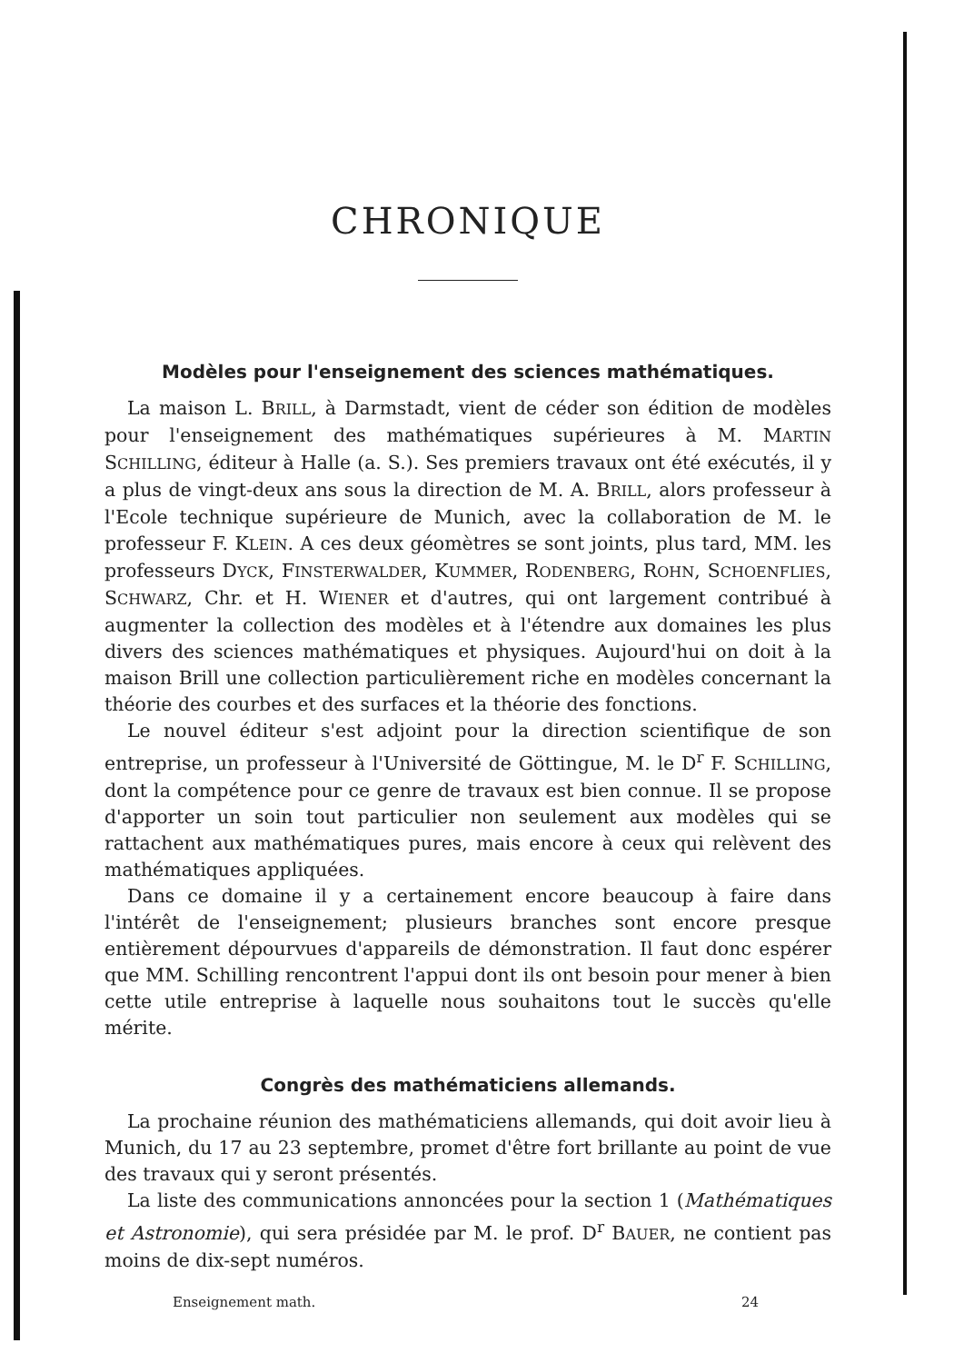CHRONIQUE
Modèles pour l'enseignement des sciences mathématiques.
La maison L. BRILL, à Darmstadt, vient de céder son édition de modèles pour l'enseignement des mathématiques supérieures à M. MARTIN SCHILLING, éditeur à Halle (a. S.). Ses premiers travaux ont été exécutés, il y a plus de vingt-deux ans sous la direction de M. A. BRILL, alors professeur à l'Ecole technique supérieure de Munich, avec la collaboration de M. le professeur F. KLEIN. A ces deux géomètres se sont joints, plus tard, MM. les professeurs DYCK, FINSTERWALDER, KUMMER, RODENBERG, ROHN, SCHOENFLIES, SCHWARZ, Chr. et H. WIENER et d'autres, qui ont largement contribué à augmenter la collection des modèles et à l'étendre aux domaines les plus divers des sciences mathématiques et physiques. Aujourd'hui on doit à la maison Brill une collection particulièrement riche en modèles concernant la théorie des courbes et des surfaces et la théorie des fonctions.
Le nouvel éditeur s'est adjoint pour la direction scientifique de son entreprise, un professeur à l'Université de Göttingue, M. le D<sup>r</sup> F. SCHILLING, dont la compétence pour ce genre de travaux est bien connue. Il se propose d'apporter un soin tout particulier non seulement aux modèles qui se rattachent aux mathématiques pures, mais encore à ceux qui relèvent des mathématiques appliquées.
Dans ce domaine il y a certainement encore beaucoup à faire dans l'intérêt de l'enseignement; plusieurs branches sont encore presque entièrement dépourvues d'appareils de démonstration. Il faut donc espérer que MM. Schilling rencontrent l'appui dont ils ont besoin pour mener à bien cette utile entreprise à laquelle nous souhaitons tout le succès qu'elle mérite.
Congrès des mathématiciens allemands.
La prochaine réunion des mathématiciens allemands, qui doit avoir lieu à Munich, du 17 au 23 septembre, promet d'être fort brillante au point de vue des travaux qui y seront présentés.
La liste des communications annoncées pour la section 1 (Mathématiques et Astronomie), qui sera présidée par M. le prof. D<sup>r</sup> BAUER, ne contient pas moins de dix-sept numéros.
Enseignement math. 24